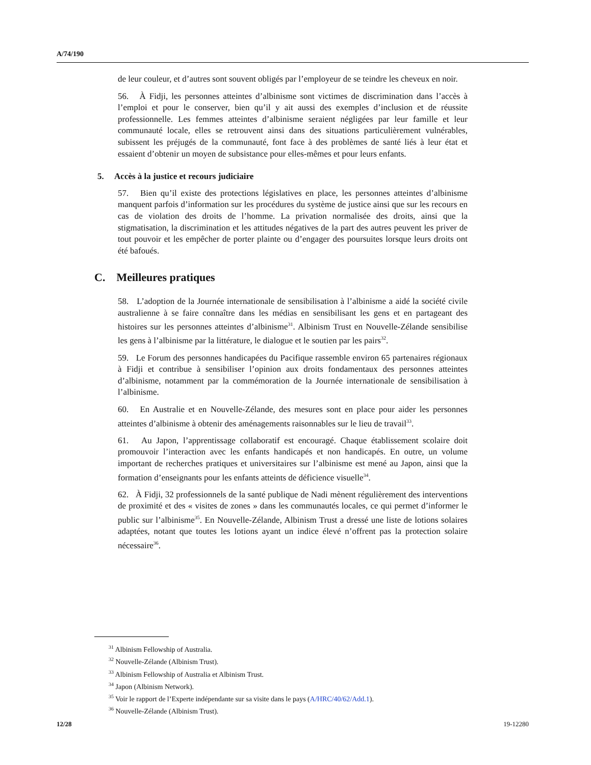A/74/190
de leur couleur, et d’autres sont souvent obligés par l’employeur de se teindre les cheveux en noir.
56. À Fidji, les personnes atteintes d’albinisme sont victimes de discrimination dans l’accès à l’emploi et pour le conserver, bien qu’il y ait aussi des exemples d’inclusion et de réussite professionnelle. Les femmes atteintes d’albinisme seraient négligées par leur famille et leur communauté locale, elles se retrouvent ainsi dans des situations particulièrement vulnérables, subissent les préjugés de la communauté, font face à des problèmes de santé liés à leur état et essaient d’obtenir un moyen de subsistance pour elles-mêmes et pour leurs enfants.
5. Accès à la justice et recours judiciaire
57. Bien qu’il existe des protections législatives en place, les personnes atteintes d’albinisme manquent parfois d’information sur les procédures du système de justice ainsi que sur les recours en cas de violation des droits de l’homme. La privation normalisée des droits, ainsi que la stigmatisation, la discrimination et les attitudes négatives de la part des autres peuvent les priver de tout pouvoir et les empêcher de porter plainte ou d’engager des poursuites lorsque leurs droits ont été bafoués.
C. Meilleures pratiques
58. L’adoption de la Journée internationale de sensibilisation à l’albinisme a aidé la société civile australienne à se faire connaître dans les médias en sensibilisant les gens et en partageant des histoires sur les personnes atteintes d’albinisme<sup>31</sup>. Albinism Trust en Nouvelle-Zélande sensibilise les gens à l’albinisme par la littérature, le dialogue et le soutien par les pairs<sup>32</sup>.
59. Le Forum des personnes handicapées du Pacifique rassemble environ 65 partenaires régionaux à Fidji et contribue à sensibiliser l’opinion aux droits fondamentaux des personnes atteintes d’albinisme, notamment par la commémoration de la Journée internationale de sensibilisation à l’albinisme.
60. En Australie et en Nouvelle-Zélande, des mesures sont en place pour aider les personnes atteintes d’albinisme à obtenir des aménagements raisonnables sur le lieu de travail<sup>33</sup>.
61. Au Japon, l’apprentissage collaboratif est encouragé. Chaque établissement scolaire doit promouvoir l’interaction avec les enfants handicapés et non handicapés. En outre, un volume important de recherches pratiques et universitaires sur l’albinisme est mené au Japon, ainsi que la formation d’enseignants pour les enfants atteints de déficience visuelle<sup>34</sup>.
62. À Fidji, 32 professionnels de la santé publique de Nadi mènent régulièrement des interventions de proximité et des « visites de zones » dans les communautés locales, ce qui permet d’informer le public sur l’albinisme<sup>35</sup>. En Nouvelle-Zélande, Albinism Trust a dressé une liste de lotions solaires adaptées, notant que toutes les lotions ayant un indice élevé n’offrent pas la protection solaire nécessaire<sup>36</sup>.
<sup>31</sup> Albinism Fellowship of Australia.
<sup>32</sup> Nouvelle-Zélande (Albinism Trust).
<sup>33</sup> Albinism Fellowship of Australia et Albinism Trust.
<sup>34</sup> Japon (Albinism Network).
<sup>35</sup> Voir le rapport de l’Experte indépendante sur sa visite dans le pays (A/HRC/40/62/Add.1).
<sup>36</sup> Nouvelle-Zélande (Albinism Trust).
12/28 19-12280